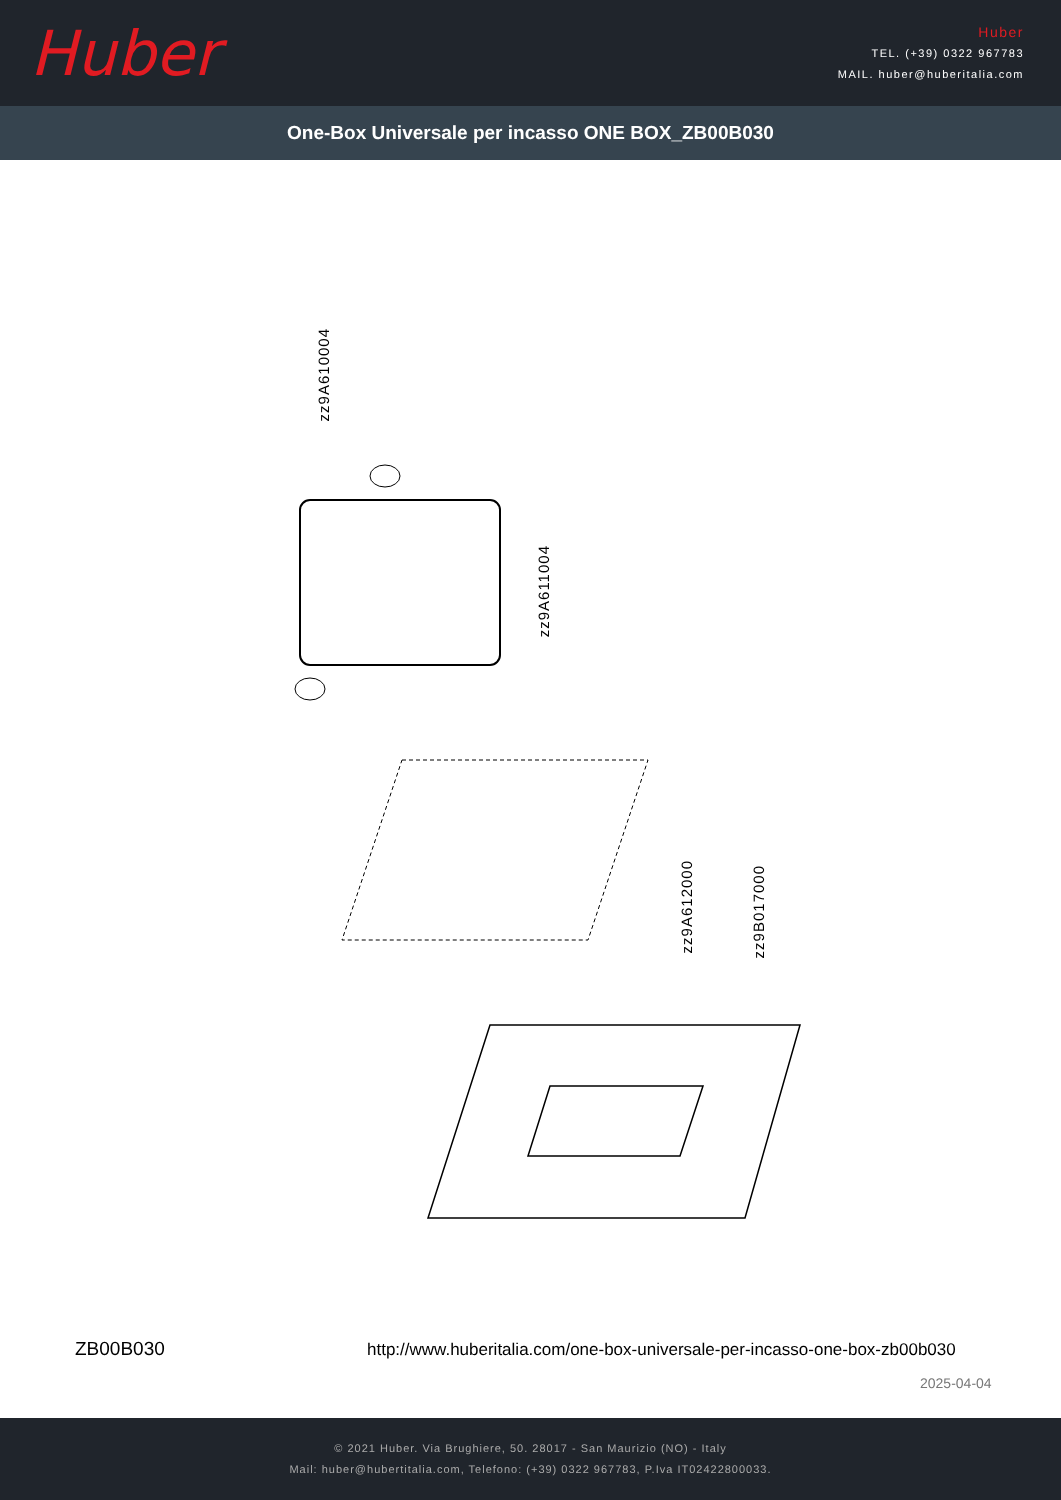Huber
Huber
TEL. (+39) 0322 967783
MAIL. huber@huberitalia.com
One-Box Universale per incasso ONE BOX_ZB00B030
zz9A610004
zz9A611004
zz9A612000
zz9B017000
ZB00B030
http://www.huberitalia.com/one-box-universale-per-incasso-one-box-zb00b030
2025-04-04
© 2021 Huber. Via Brughiere, 50. 28017 - San Maurizio (NO) - Italy
Mail: huber@hubertitalia.com, Telefono: (+39) 0322 967783, P.Iva IT02422800033.